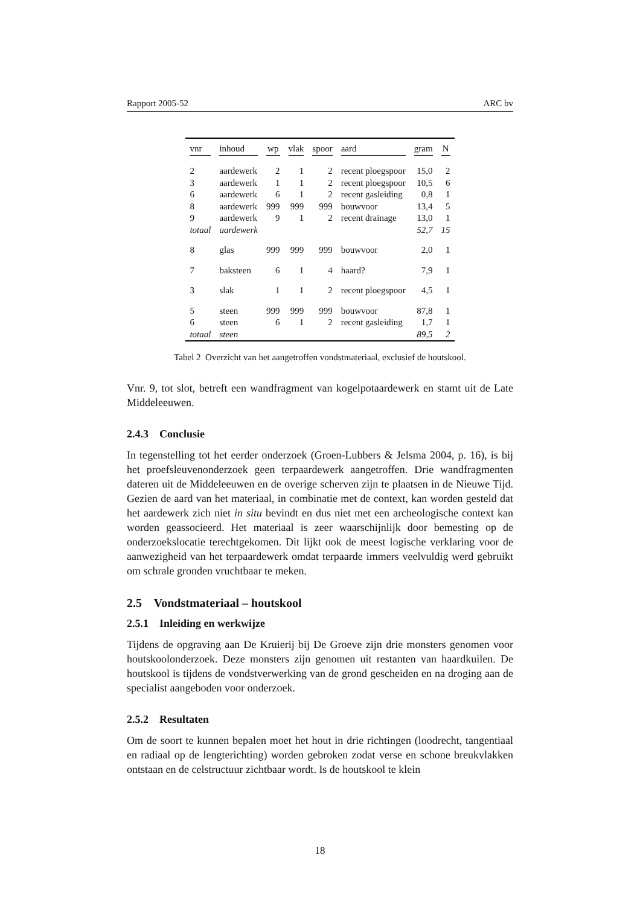Rapport 2005-52 ARC bv
| vnr | inhoud | wp | vlak | spoor | aard | gram | N |
| --- | --- | --- | --- | --- | --- | --- | --- |
| 2 | aardewerk | 2 | 1 | 2 | recent ploegspoor | 15,0 | 2 |
| 3 | aardewerk | 1 | 1 | 2 | recent ploegspoor | 10,5 | 6 |
| 6 | aardewerk | 6 | 1 | 2 | recent gasleiding | 0,8 | 1 |
| 8 | aardewerk | 999 | 999 | 999 | bouwvoor | 13,4 | 5 |
| 9 | aardewerk | 9 | 1 | 2 | recent drainage | 13,0 | 1 |
| totaal | aardewerk | | | | | 52,7 | 15 |
| 8 | glas | 999 | 999 | 999 | bouwvoor | 2,0 | 1 |
| 7 | baksteen | 6 | 1 | 4 | haard? | 7,9 | 1 |
| 3 | slak | 1 | 1 | 2 | recent ploegspoor | 4,5 | 1 |
| 5 | steen | 999 | 999 | 999 | bouwvoor | 87,8 | 1 |
| 6 | steen | 6 | 1 | 2 | recent gasleiding | 1,7 | 1 |
| totaal | steen | | | | | 89,5 | 2 |
Tabel 2 Overzicht van het aangetroffen vondstmateriaal, exclusief de houtskool.
Vnr. 9, tot slot, betreft een wandfragment van kogelpotaardewerk en stamt uit de Late Middeleeuwen.
2.4.3 Conclusie
In tegenstelling tot het eerder onderzoek (Groen-Lubbers & Jelsma 2004, p. 16), is bij het proefsleuvenonderzoek geen terpaardewerk aangetroffen. Drie wandfragmenten dateren uit de Middeleeuwen en de overige scherven zijn te plaatsen in de Nieuwe Tijd. Gezien de aard van het materiaal, in combinatie met de context, kan worden gesteld dat het aardewerk zich niet in situ bevindt en dus niet met een archeologische context kan worden geassocieerd. Het materiaal is zeer waarschijnlijk door bemesting op de onderzoekslocatie terechtgekomen. Dit lijkt ook de meest logische verklaring voor de aanwezigheid van het terpaardewerk omdat terpaarde immers veelvuldig werd gebruikt om schrale gronden vruchtbaar te meken.
2.5 Vondstmateriaal – houtskool
2.5.1 Inleiding en werkwijze
Tijdens de opgraving aan De Kruierij bij De Groeve zijn drie monsters genomen voor houtskoolonderzoek. Deze monsters zijn genomen uit restanten van haardkuilen. De houtskool is tijdens de vondstverwerking van de grond gescheiden en na droging aan de specialist aangeboden voor onderzoek.
2.5.2 Resultaten
Om de soort te kunnen bepalen moet het hout in drie richtingen (loodrecht, tangentiaal en radiaal op de lengterichting) worden gebroken zodat verse en schone breukvlakken ontstaan en de celstructuur zichtbaar wordt. Is de houtskool te klein
18